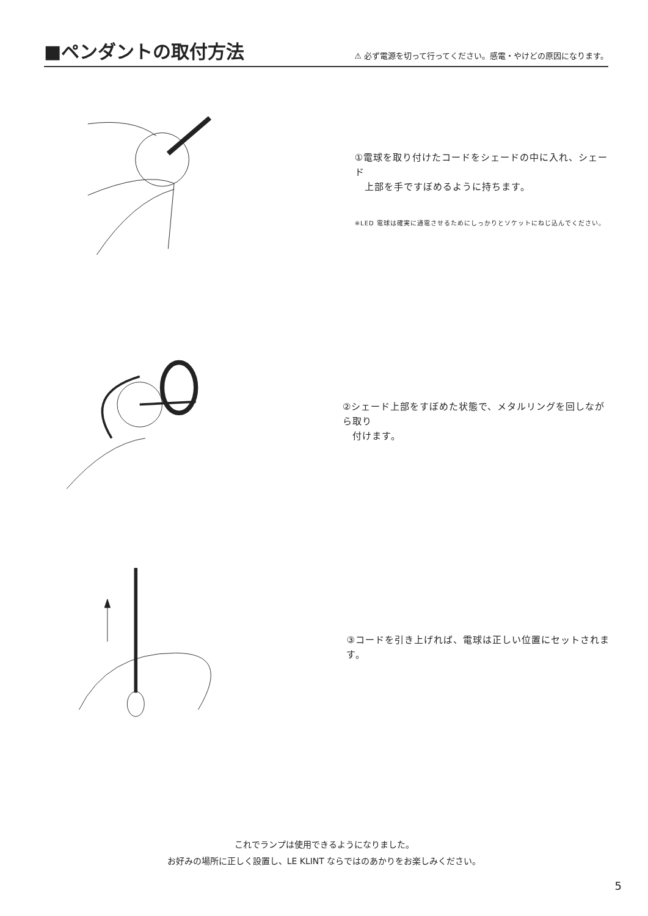■ペンダントの取付方法
⚠ 必ず電源を切って行ってください。感電・やけどの原因になります。
①電球を取り付けたコードをシェードの中に入れ、シェード
　上部を手ですぼめるように持ちます。
※LED 電球は確実に通電させるためにしっかりとソケットにねじ込んでください。
②シェード上部をすぼめた状態で、メタルリングを回しながら取り
　付けます。
③コードを引き上げれば、電球は正しい位置にセットされます。
これでランプは使用できるようになりました。
お好みの場所に正しく設置し、LE KLINT ならではのあかりをお楽しみください。
5